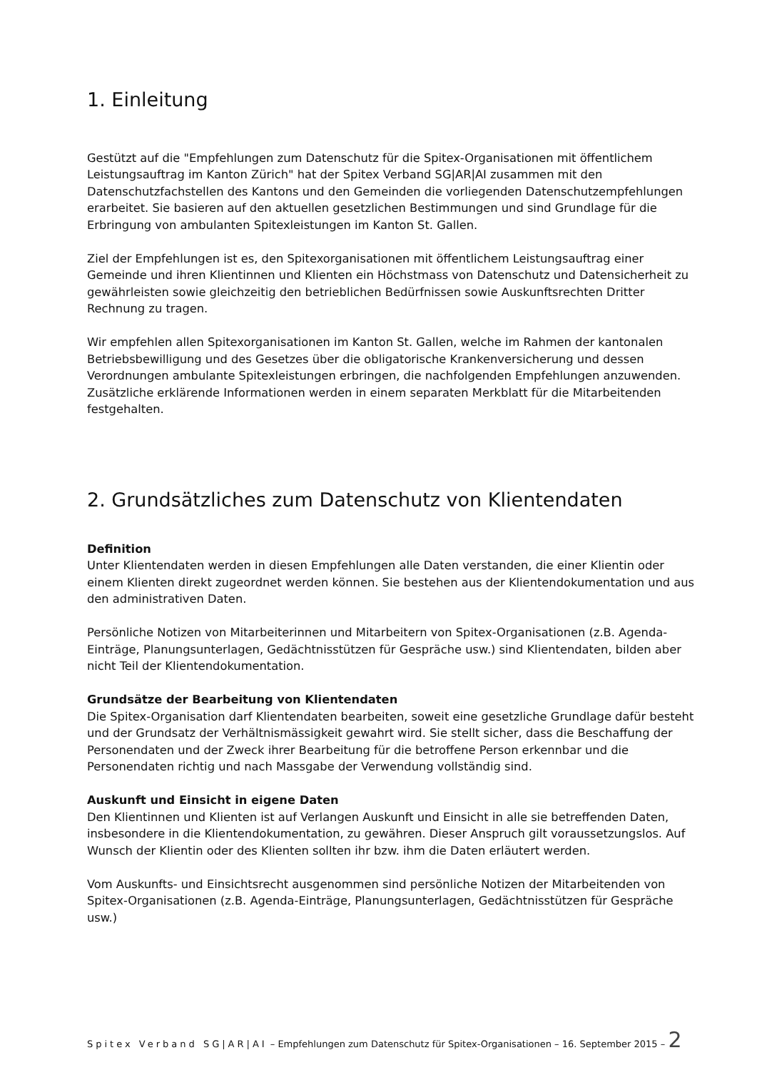1. Einleitung
Gestützt auf die "Empfehlungen zum Datenschutz für die Spitex-Organisationen mit öffentlichem Leistungsauftrag im Kanton Zürich" hat der Spitex Verband SG|AR|AI zusammen mit den Datenschutzfachstellen des Kantons und den Gemeinden die vorliegenden Datenschutzempfehlungen erarbeitet. Sie basieren auf den aktuellen gesetzlichen Bestimmungen und sind Grundlage für die Erbringung von ambulanten Spitexleistungen im Kanton St. Gallen.
Ziel der Empfehlungen ist es, den Spitexorganisationen mit öffentlichem Leistungsauftrag einer Gemeinde und ihren Klientinnen und Klienten ein Höchstmass von Datenschutz und Datensicherheit zu gewährleisten sowie gleichzeitig den betrieblichen Bedürfnissen sowie Auskunftsrechten Dritter Rechnung zu tragen.
Wir empfehlen allen Spitexorganisationen im Kanton St. Gallen, welche im Rahmen der kantonalen Betriebsbewilligung und des Gesetzes über die obligatorische Krankenversicherung und dessen Verordnungen ambulante Spitexleistungen erbringen, die nachfolgenden Empfehlungen anzuwenden. Zusätzliche erklärende Informationen werden in einem separaten Merkblatt für die Mitarbeitenden festgehalten.
2. Grundsätzliches zum Datenschutz von Klientendaten
Definition
Unter Klientendaten werden in diesen Empfehlungen alle Daten verstanden, die einer Klientin oder einem Klienten direkt zugeordnet werden können. Sie bestehen aus der Klientendokumentation und aus den administrativen Daten.
Persönliche Notizen von Mitarbeiterinnen und Mitarbeitern von Spitex-Organisationen (z.B. Agenda-Einträge, Planungsunterlagen, Gedächtnisstützen für Gespräche usw.) sind Klientendaten, bilden aber nicht Teil der Klientendokumentation.
Grundsätze der Bearbeitung von Klientendaten
Die Spitex-Organisation darf Klientendaten bearbeiten, soweit eine gesetzliche Grundlage dafür besteht und der Grundsatz der Verhältnismässigkeit gewahrt wird. Sie stellt sicher, dass die Beschaffung der Personendaten und der Zweck ihrer Bearbeitung für die betroffene Person erkennbar und die Personendaten richtig und nach Massgabe der Verwendung vollständig sind.
Auskunft und Einsicht in eigene Daten
Den Klientinnen und Klienten ist auf Verlangen Auskunft und Einsicht in alle sie betreffenden Daten, insbesondere in die Klientendokumentation, zu gewähren. Dieser Anspruch gilt voraussetzungslos. Auf Wunsch der Klientin oder des Klienten sollten ihr bzw. ihm die Daten erläutert werden.
Vom Auskunfts- und Einsichtsrecht ausgenommen sind persönliche Notizen der Mitarbeitenden von Spitex-Organisationen (z.B. Agenda-Einträge, Planungsunterlagen, Gedächtnisstützen für Gespräche usw.)
Spitex Verband SG|AR|AI – Empfehlungen zum Datenschutz für Spitex-Organisationen – 16. September 2015 – 2